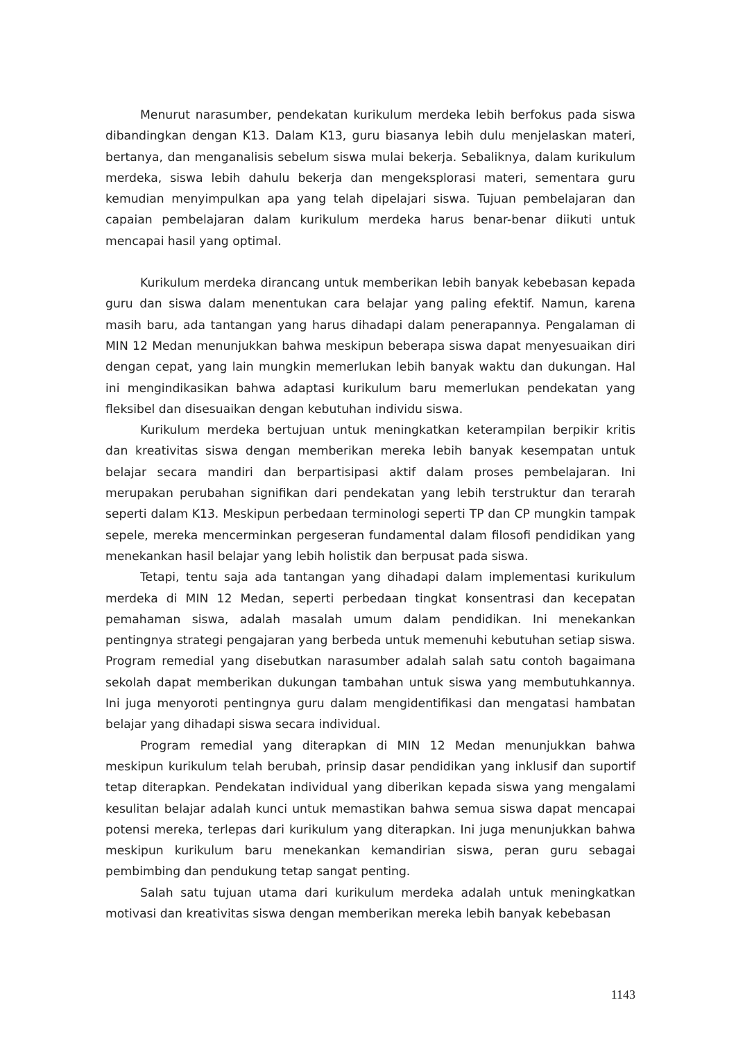Menurut narasumber, pendekatan kurikulum merdeka lebih berfokus pada siswa dibandingkan dengan K13. Dalam K13, guru biasanya lebih dulu menjelaskan materi, bertanya, dan menganalisis sebelum siswa mulai bekerja. Sebaliknya, dalam kurikulum merdeka, siswa lebih dahulu bekerja dan mengeksplorasi materi, sementara guru kemudian menyimpulkan apa yang telah dipelajari siswa. Tujuan pembelajaran dan capaian pembelajaran dalam kurikulum merdeka harus benar-benar diikuti untuk mencapai hasil yang optimal.
Kurikulum merdeka dirancang untuk memberikan lebih banyak kebebasan kepada guru dan siswa dalam menentukan cara belajar yang paling efektif. Namun, karena masih baru, ada tantangan yang harus dihadapi dalam penerapannya. Pengalaman di MIN 12 Medan menunjukkan bahwa meskipun beberapa siswa dapat menyesuaikan diri dengan cepat, yang lain mungkin memerlukan lebih banyak waktu dan dukungan. Hal ini mengindikasikan bahwa adaptasi kurikulum baru memerlukan pendekatan yang fleksibel dan disesuaikan dengan kebutuhan individu siswa.
Kurikulum merdeka bertujuan untuk meningkatkan keterampilan berpikir kritis dan kreativitas siswa dengan memberikan mereka lebih banyak kesempatan untuk belajar secara mandiri dan berpartisipasi aktif dalam proses pembelajaran. Ini merupakan perubahan signifikan dari pendekatan yang lebih terstruktur dan terarah seperti dalam K13. Meskipun perbedaan terminologi seperti TP dan CP mungkin tampak sepele, mereka mencerminkan pergeseran fundamental dalam filosofi pendidikan yang menekankan hasil belajar yang lebih holistik dan berpusat pada siswa.
Tetapi, tentu saja ada tantangan yang dihadapi dalam implementasi kurikulum merdeka di MIN 12 Medan, seperti perbedaan tingkat konsentrasi dan kecepatan pemahaman siswa, adalah masalah umum dalam pendidikan. Ini menekankan pentingnya strategi pengajaran yang berbeda untuk memenuhi kebutuhan setiap siswa. Program remedial yang disebutkan narasumber adalah salah satu contoh bagaimana sekolah dapat memberikan dukungan tambahan untuk siswa yang membutuhkannya. Ini juga menyoroti pentingnya guru dalam mengidentifikasi dan mengatasi hambatan belajar yang dihadapi siswa secara individual.
Program remedial yang diterapkan di MIN 12 Medan menunjukkan bahwa meskipun kurikulum telah berubah, prinsip dasar pendidikan yang inklusif dan suportif tetap diterapkan. Pendekatan individual yang diberikan kepada siswa yang mengalami kesulitan belajar adalah kunci untuk memastikan bahwa semua siswa dapat mencapai potensi mereka, terlepas dari kurikulum yang diterapkan. Ini juga menunjukkan bahwa meskipun kurikulum baru menekankan kemandirian siswa, peran guru sebagai pembimbing dan pendukung tetap sangat penting.
Salah satu tujuan utama dari kurikulum merdeka adalah untuk meningkatkan motivasi dan kreativitas siswa dengan memberikan mereka lebih banyak kebebasan
1143